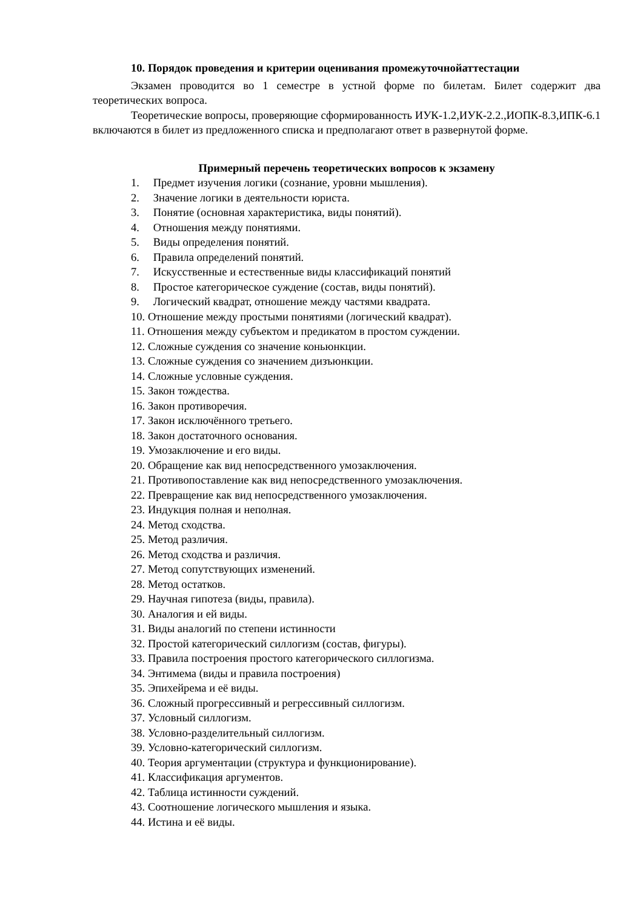10. Порядок проведения и критерии оценивания промежуточнойаттестации
Экзамен проводится во 1 семестре в устной форме по билетам. Билет содержит два теоретических вопроса.
Теоретические вопросы, проверяющие сформированность ИУК-1.2,ИУК-2.2.,ИОПК-8.3,ИПК-6.1 включаются в билет из предложенного списка и предполагают ответ в развернутой форме.
Примерный перечень теоретических вопросов к экзамену
1. Предмет изучения логики (сознание, уровни мышления).
2. Значение логики в деятельности юриста.
3. Понятие (основная характеристика, виды понятий).
4. Отношения между понятиями.
5. Виды определения понятий.
6. Правила определений понятий.
7. Искусственные и естественные виды классификаций понятий
8. Простое категорическое суждение (состав, виды понятий).
9. Логический квадрат, отношение между частями квадрата.
10. Отношение между простыми понятиями (логический квадрат).
11. Отношения между субъектом и предикатом в простом суждении.
12. Сложные суждения со значение коньюнкции.
13. Сложные суждения со значением дизъюнкции.
14. Сложные условные суждения.
15. Закон тождества.
16. Закон противоречия.
17. Закон исключённого третьего.
18. Закон достаточного основания.
19. Умозаключение и его виды.
20. Обращение как вид непосредственного умозаключения.
21. Противопоставление как вид непосредственного умозаключения.
22. Превращение как вид непосредственного умозаключения.
23. Индукция полная и неполная.
24. Метод сходства.
25. Метод различия.
26. Метод сходства и различия.
27. Метод сопутствующих изменений.
28. Метод остатков.
29. Научная гипотеза (виды, правила).
30. Аналогия и ей виды.
31. Виды аналогий по степени истинности
32. Простой категорический силлогизм (состав, фигуры).
33. Правила построения простого категорического силлогизма.
34. Энтимема (виды и правила построения)
35. Эпихейрема и её виды.
36. Сложный прогрессивный и регрессивный силлогизм.
37. Условный силлогизм.
38. Условно-разделительный силлогизм.
39. Условно-категорический силлогизм.
40. Теория аргументации (структура и функционирование).
41. Классификация аргументов.
42. Таблица истинности суждений.
43. Соотношение логического мышления и языка.
44. Истина и её виды.